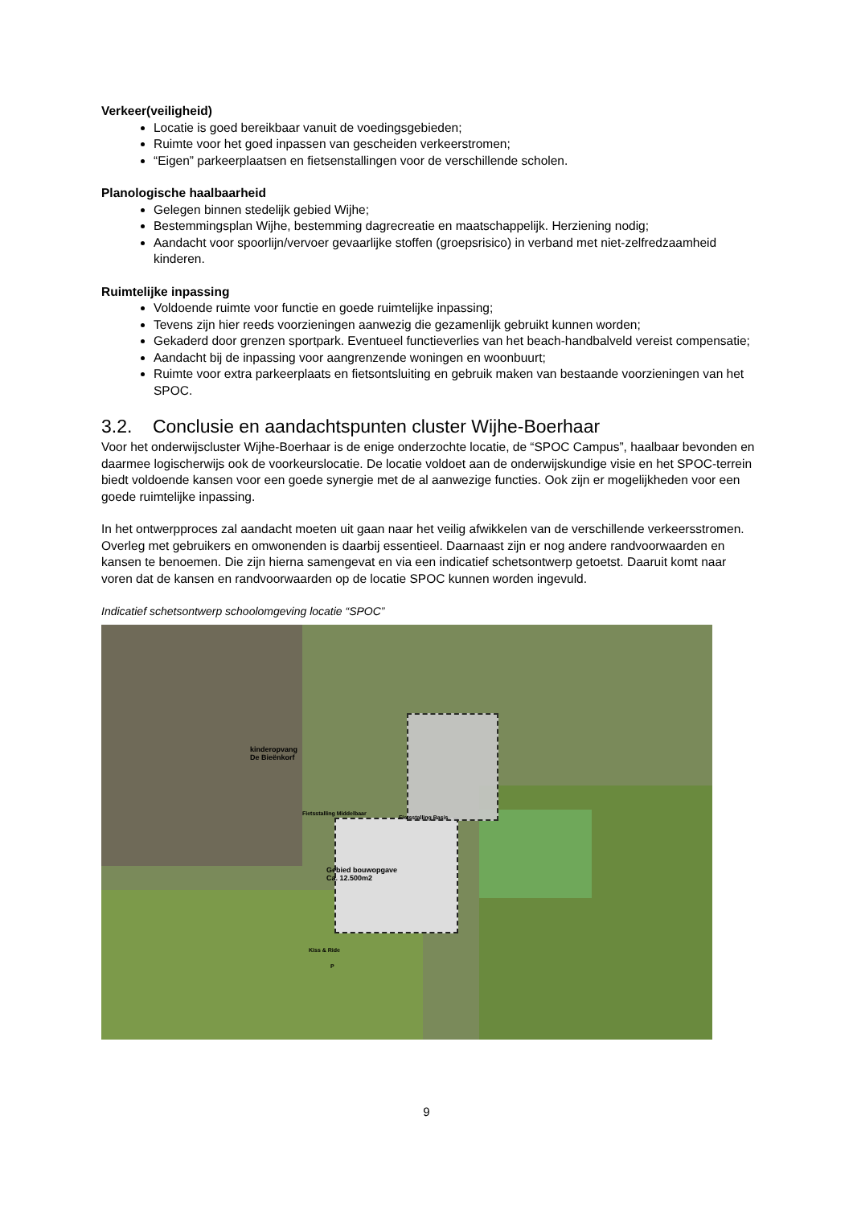Verkeer(veiligheid)
Locatie is goed bereikbaar vanuit de voedingsgebieden;
Ruimte voor het goed inpassen van gescheiden verkeerstromen;
“Eigen” parkeerplaatsen en fietsenstallingen voor de verschillende scholen.
Planologische haalbaarheid
Gelegen binnen stedelijk gebied Wijhe;
Bestemmingsplan Wijhe, bestemming dagrecreatie en maatschappelijk. Herziening nodig;
Aandacht voor spoorlijn/vervoer gevaarlijke stoffen (groepsrisico) in verband met niet-zelfredzaamheid kinderen.
Ruimtelijke inpassing
Voldoende ruimte voor functie en goede ruimtelijke inpassing;
Tevens zijn hier reeds voorzieningen aanwezig die gezamenlijk gebruikt kunnen worden;
Gekaderd door grenzen sportpark. Eventueel functieverlies van het beach-handbalveld vereist compensatie;
Aandacht bij de inpassing voor aangrenzende woningen en woonbuurt;
Ruimte voor extra parkeerplaats en fietsontsluiting en gebruik maken van bestaande voorzieningen van het SPOC.
3.2. Conclusie en aandachtspunten cluster Wijhe-Boerhaar
Voor het onderwijscluster Wijhe-Boerhaar is de enige onderzochte locatie, de “SPOC Campus”, haalbaar bevonden en daarmee logischerwijs ook de voorkeurslocatie. De locatie voldoet aan de onderwijskundige visie en het SPOC-terrein biedt voldoende kansen voor een goede synergie met de al aanwezige functies. Ook zijn er mogelijkheden voor een goede ruimtelijke inpassing.
In het ontwerpproces zal aandacht moeten uit gaan naar het veilig afwikkelen van de verschillende verkeersstromen. Overleg met gebruikers en omwonenden is daarbij essentieel. Daarnaast zijn er nog andere randvoorwaarden en kansen te benoemen. Die zijn hierna samengevat en via een indicatief schetsontwerp getoetst. Daaruit komt naar voren dat de kansen en randvoorwaarden op de locatie SPOC kunnen worden ingevuld.
Indicatief schetsontwerp schoolomgeving locatie “SPOC”
kinderopvang
De Bieënkorf
Fietsstalling Middelbaar
Fietsstalling Basis
Gebied bouwopgave
Ca. 12.500m2
Kiss & Ride
P
9